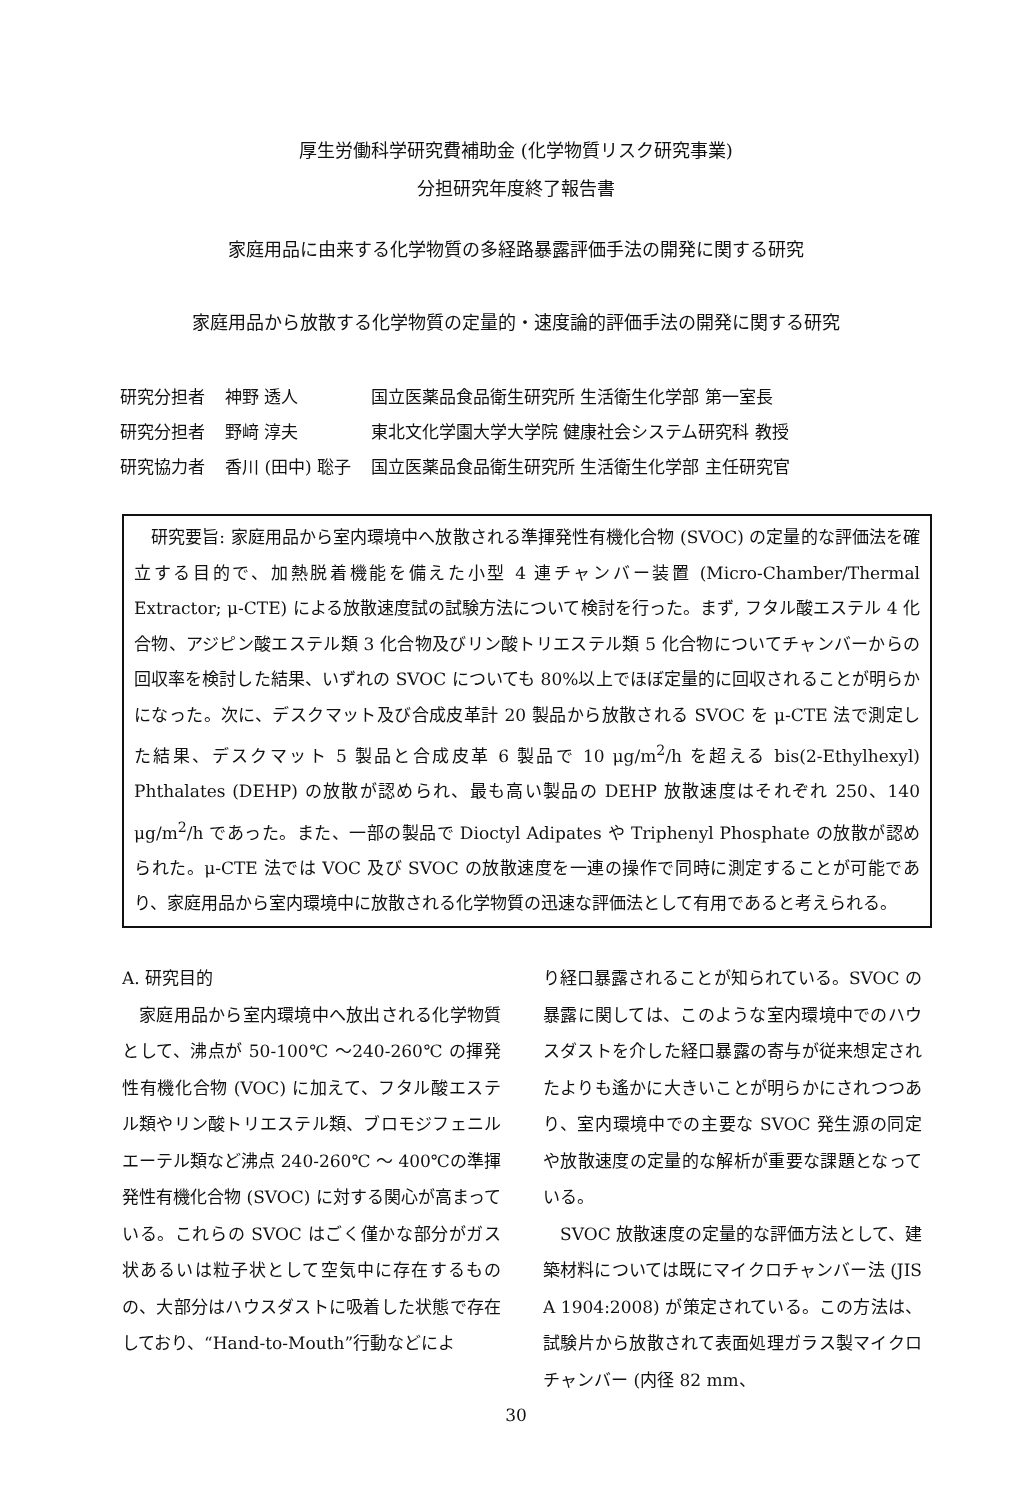厚生労働科学研究費補助金 (化学物質リスク研究事業)
分担研究年度終了報告書
家庭用品に由来する化学物質の多経路暴露評価手法の開発に関する研究
家庭用品から放散する化学物質の定量的・速度論的評価手法の開発に関する研究
| 研究分担者 | 神野 透人 | 国立医薬品食品衛生研究所 生活衛生化学部 第一室長 |
| 研究分担者 | 野﨑 淳夫 | 東北文化学園大学大学院 健康社会システム研究科 教授 |
| 研究協力者 | 香川 (田中) 聡子 | 国立医薬品食品衛生研究所 生活衛生化学部 主任研究官 |
　研究要旨: 家庭用品から室内環境中へ放散される準揮発性有機化合物 (SVOC) の定量的な評価法を確立する目的で、加熱脱着機能を備えた小型 4 連チャンバー装置 (Micro-Chamber/Thermal Extractor; μ-CTE) による放散速度試の試験方法について検討を行った。まず, フタル酸エステル 4 化合物、アジピン酸エステル類 3 化合物及びリン酸トリエステル類 5 化合物についてチャンバーからの回収率を検討した結果、いずれの SVOC についても 80%以上でほぼ定量的に回収されることが明らかになった。次に、デスクマット及び合成皮革計 20 製品から放散される SVOC を μ-CTE 法で測定した結果、デスクマット 5 製品と合成皮革 6 製品で 10 μg/m<sup>2</sup>/h を超える bis(2-Ethylhexyl) Phthalates (DEHP) の放散が認められ、最も高い製品の DEHP 放散速度はそれぞれ 250、140 μg/m<sup>2</sup>/h であった。また、一部の製品で Dioctyl Adipates や Triphenyl Phosphate の放散が認められた。μ-CTE 法では VOC 及び SVOC の放散速度を一連の操作で同時に測定することが可能であり、家庭用品から室内環境中に放散される化学物質の迅速な評価法として有用であると考えられる。
A. 研究目的
　家庭用品から室内環境中へ放出される化学物質として、沸点が 50-100℃ ～240-260℃ の揮発性有機化合物 (VOC) に加えて、フタル酸エステル類やリン酸トリエステル類、ブロモジフェニルエーテル類など沸点 240-260℃ ～ 400℃の準揮発性有機化合物 (SVOC) に対する関心が高まっている。これらの SVOC はごく僅かな部分がガス状あるいは粒子状として空気中に存在するものの、大部分はハウスダストに吸着した状態で存在しており、“Hand-to-Mouth”行動などによ
り経口暴露されることが知られている。SVOC の暴露に関しては、このような室内環境中でのハウスダストを介した経口暴露の寄与が従来想定されたよりも遙かに大きいことが明らかにされつつあり、室内環境中での主要な SVOC 発生源の同定や放散速度の定量的な解析が重要な課題となっている。
　SVOC 放散速度の定量的な評価方法として、建築材料については既にマイクロチャンバー法 (JIS A 1904:2008) が策定されている。この方法は、試験片から放散されて表面処理ガラス製マイクロチャンバー (内径 82 mm、
30